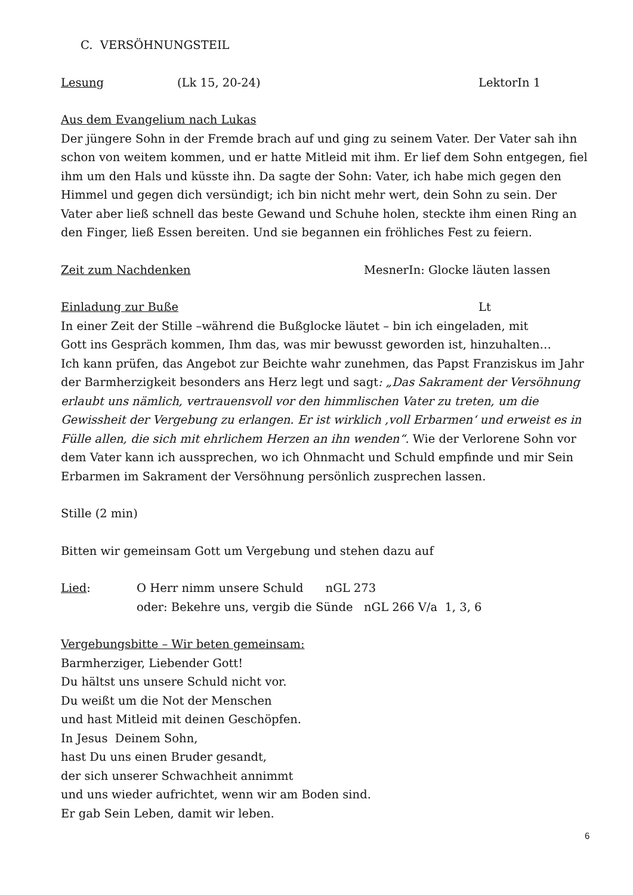C. VERSÖHNUNGSTEIL
Lesung (Lk 15, 20-24) LektorIn 1
Aus dem Evangelium nach Lukas
Der jüngere Sohn in der Fremde brach auf und ging zu seinem Vater. Der Vater sah ihn schon von weitem kommen, und er hatte Mitleid mit ihm. Er lief dem Sohn entgegen, fiel ihm um den Hals und küsste ihn. Da sagte der Sohn: Vater, ich habe mich gegen den Himmel und gegen dich versündigt; ich bin nicht mehr wert, dein Sohn zu sein. Der Vater aber ließ schnell das beste Gewand und Schuhe holen, steckte ihm einen Ring an den Finger, ließ Essen bereiten. Und sie begannen ein fröhliches Fest zu feiern.
Zeit zum Nachdenken MesnerIn: Glocke läuten lassen
Einladung zur Buße Lt
In einer Zeit der Stille –während die Bußglocke läutet – bin ich eingeladen, mit
Gott ins Gespräch kommen, Ihm das, was mir bewusst geworden ist, hinzuhalten…
Ich kann prüfen, das Angebot zur Beichte wahr zunehmen, das Papst Franziskus im Jahr der Barmherzigkeit besonders ans Herz legt und sagt: „Das Sakrament der Versöhnung erlaubt uns nämlich, vertrauensvoll vor den himmlischen Vater zu treten, um die Gewissheit der Vergebung zu erlangen. Er ist wirklich ‚voll Erbarmen‘ und erweist es in Fülle allen, die sich mit ehrlichem Herzen an ihn wenden“. Wie der Verlorene Sohn vor dem Vater kann ich aussprechen, wo ich Ohnmacht und Schuld empfinde und mir Sein Erbarmen im Sakrament der Versöhnung persönlich zusprechen lassen.
Stille (2 min)
Bitten wir gemeinsam Gott um Vergebung und stehen dazu auf
Lied: O Herr nimm unsere Schuld nGL 273
oder: Bekehre uns, vergib die Sünde nGL 266 V/a 1, 3, 6
Vergebungsbitte – Wir beten gemeinsam:
Barmherziger, Liebender Gott!
Du hältst uns unsere Schuld nicht vor.
Du weißt um die Not der Menschen
und hast Mitleid mit deinen Geschöpfen.
In Jesus Deinem Sohn,
hast Du uns einen Bruder gesandt,
der sich unserer Schwachheit annimmt
und uns wieder aufrichtet, wenn wir am Boden sind.
Er gab Sein Leben, damit wir leben.
6